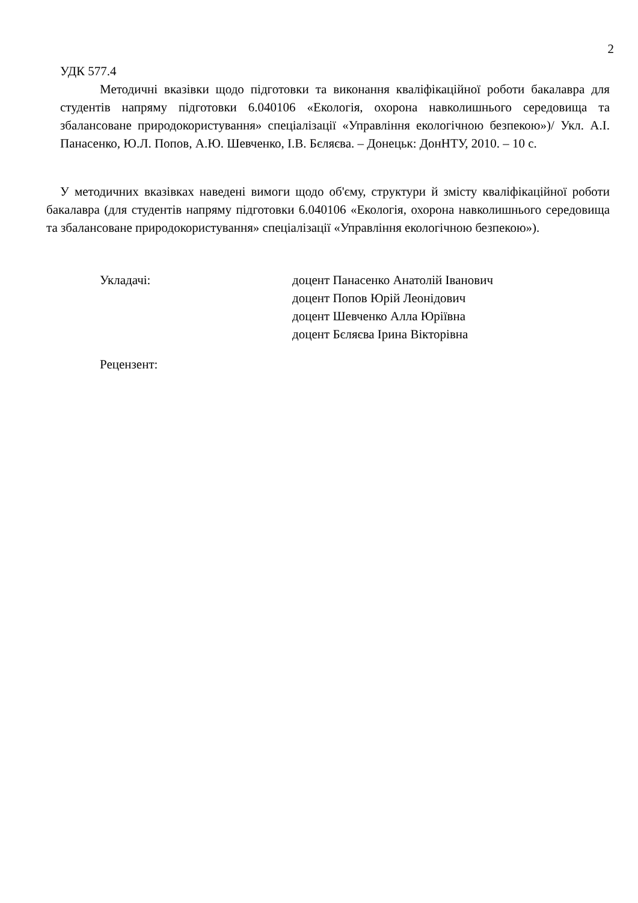2
УДК 577.4
Методичні вказівки щодо підготовки та виконання кваліфікаційної роботи бакалавра для студентів напряму підготовки 6.040106 «Екологія, охорона навколишнього середовища та збалансоване природокористування» спеціалізації «Управління екологічною безпекою»)/ Укл. А.І. Панасенко, Ю.Л. Попов, А.Ю. Шевченко, І.В. Бєляєва. – Донецьк: ДонНТУ, 2010. – 10 с.
У методичних вказівках наведені вимоги щодо об'єму, структури й змісту кваліфікаційної роботи бакалавра (для студентів напряму підготовки 6.040106 «Екологія, охорона навколишнього середовища та збалансоване природокористування» спеціалізації «Управління екологічною безпекою»).
Укладачі: доцент Панасенко Анатолій Іванович
доцент Попов Юрій Леонідович
доцент Шевченко Алла Юріївна
доцент Бєляєва Ірина Вікторівна
Рецензент: